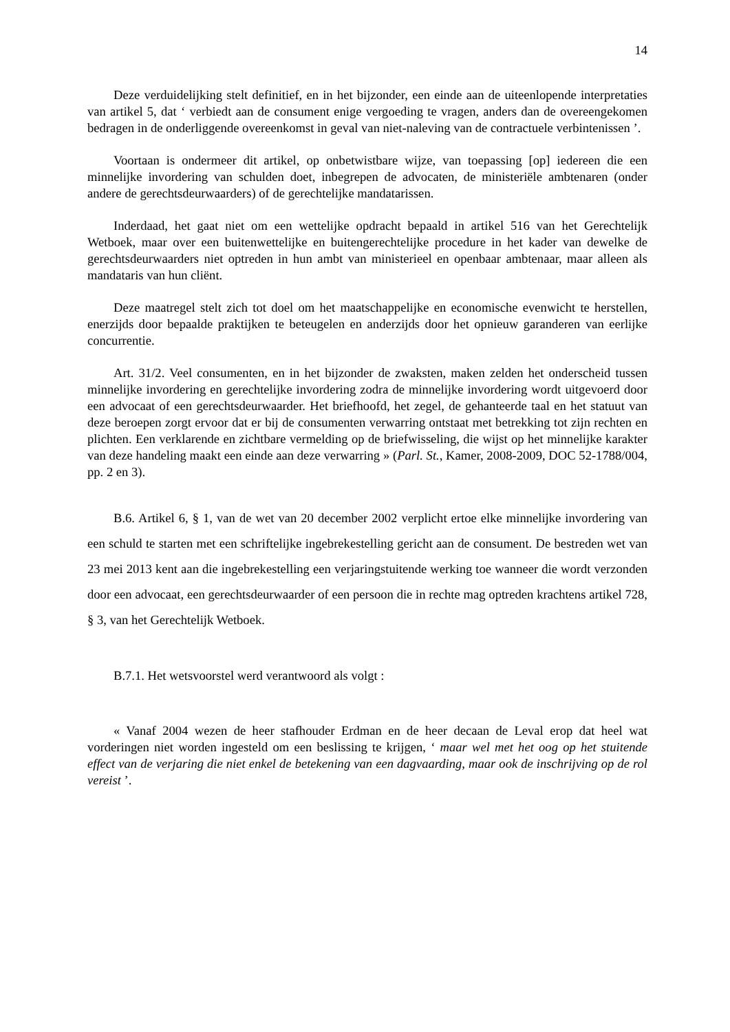14
Deze verduidelijking stelt definitief, en in het bijzonder, een einde aan de uiteenlopende interpretaties van artikel 5, dat ‘ verbiedt aan de consument enige vergoeding te vragen, anders dan de overeengekomen bedragen in de onderliggende overeenkomst in geval van niet-naleving van de contractuele verbintenissen ’.
Voortaan is ondermeer dit artikel, op onbetwistbare wijze, van toepassing [op] iedereen die een minnelijke invordering van schulden doet, inbegrepen de advocaten, de ministeriële ambtenaren (onder andere de gerechtsdeurwaarders) of de gerechtelijke mandatarissen.
Inderdaad, het gaat niet om een wettelijke opdracht bepaald in artikel 516 van het Gerechtelijk Wetboek, maar over een buitenwettelijke en buitengerechtelijke procedure in het kader van dewelke de gerechtsdeurwaarders niet optreden in hun ambt van ministerieel en openbaar ambtenaar, maar alleen als mandataris van hun cliënt.
Deze maatregel stelt zich tot doel om het maatschappelijke en economische evenwicht te herstellen, enerzijds door bepaalde praktijken te beteugelen en anderzijds door het opnieuw garanderen van eerlijke concurrentie.
Art. 31/2. Veel consumenten, en in het bijzonder de zwaksten, maken zelden het onderscheid tussen minnelijke invordering en gerechtelijke invordering zodra de minnelijke invordering wordt uitgevoerd door een advocaat of een gerechtsdeurwaarder. Het briefhoofd, het zegel, de gehanteerde taal en het statuut van deze beroepen zorgt ervoor dat er bij de consumenten verwarring ontstaat met betrekking tot zijn rechten en plichten. Een verklarende en zichtbare vermelding op de briefwisseling, die wijst op het minnelijke karakter van deze handeling maakt een einde aan deze verwarring » (Parl. St., Kamer, 2008-2009, DOC 52-1788/004, pp. 2 en 3).
B.6. Artikel 6, § 1, van de wet van 20 december 2002 verplicht ertoe elke minnelijke invordering van een schuld te starten met een schriftelijke ingebrekestelling gericht aan de consument. De bestreden wet van 23 mei 2013 kent aan die ingebrekestelling een verjaringstuitende werking toe wanneer die wordt verzonden door een advocaat, een gerechtsdeurwaarder of een persoon die in rechte mag optreden krachtens artikel 728, § 3, van het Gerechtelijk Wetboek.
B.7.1. Het wetsvoorstel werd verantwoord als volgt :
« Vanaf 2004 wezen de heer stafhouder Erdman en de heer decaan de Leval erop dat heel wat vorderingen niet worden ingesteld om een beslissing te krijgen, ‘ maar wel met het oog op het stuitende effect van de verjaring die niet enkel de betekening van een dagvaarding, maar ook de inschrijving op de rol vereist ’.